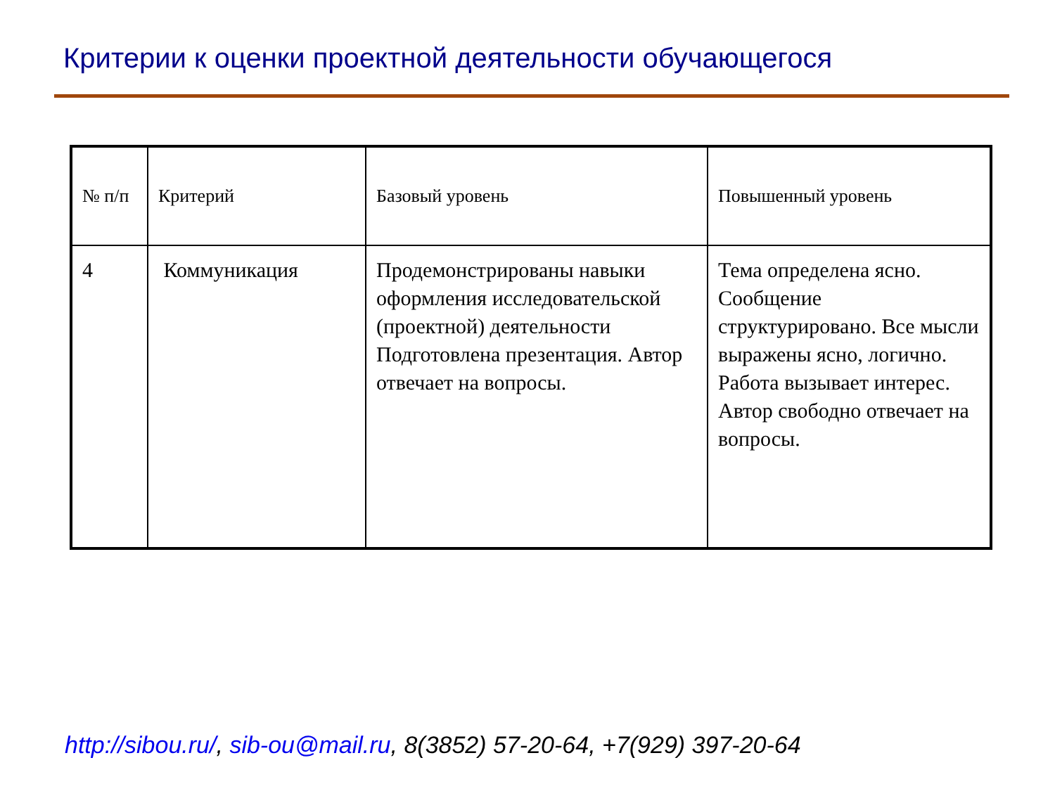Критерии к оценки проектной деятельности обучающегося
| № п/п | Критерий | Базовый уровень | Повышенный уровень |
| 4 | Коммуникация | Продемонстрированы навыки оформления исследовательской (проектной) деятельности Подготовлена презентация. Автор отвечает на вопросы. | Тема определена ясно. Сообщение структурировано. Все мысли выражены ясно, логично. Работа вызывает интерес. Автор свободно отвечает на вопросы. |
http://sibou.ru/, sib-ou@mail.ru, 8(3852) 57-20-64, +7(929) 397-20-64